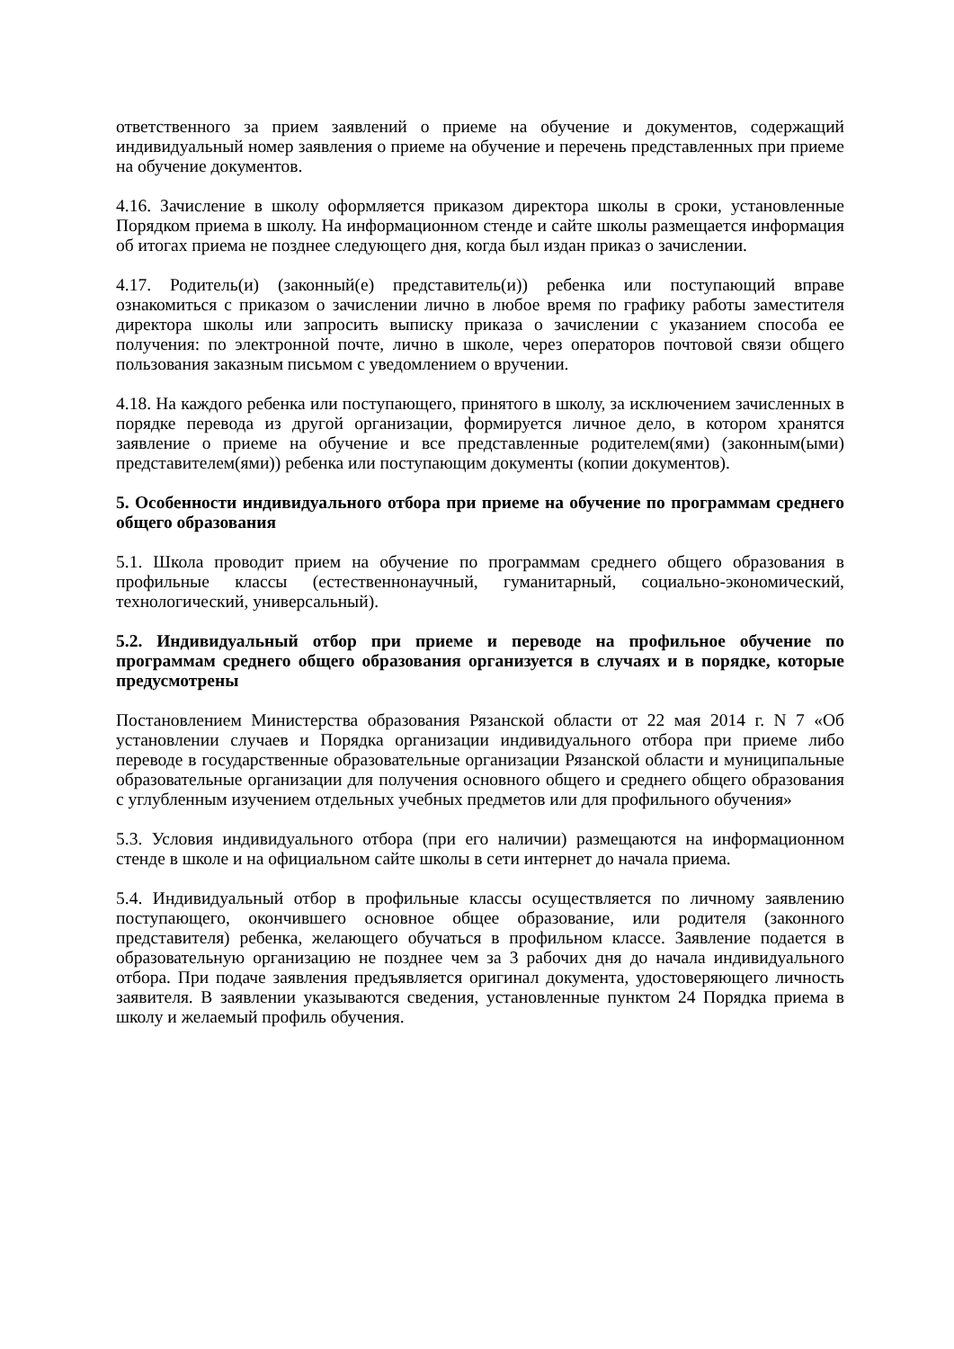ответственного за прием заявлений о приеме на обучение и документов, содержащий индивидуальный номер заявления о приеме на обучение и перечень представленных при приеме на обучение документов.
4.16. Зачисление в школу оформляется приказом директора школы в сроки, установленные Порядком приема в школу. На информационном стенде и сайте школы размещается информация об итогах приема не позднее следующего дня, когда был издан приказ о зачислении.
4.17. Родитель(и) (законный(е) представитель(и)) ребенка или поступающий вправе ознакомиться с приказом о зачислении лично в любое время по графику работы заместителя директора школы или запросить выписку приказа о зачислении с указанием способа ее получения: по электронной почте, лично в школе, через операторов почтовой связи общего пользования заказным письмом с уведомлением о вручении.
4.18. На каждого ребенка или поступающего, принятого в школу, за исключением зачисленных в порядке перевода из другой организации, формируется личное дело, в котором хранятся заявление о приеме на обучение и все представленные родителем(ями) (законным(ыми) представителем(ями)) ребенка или поступающим документы (копии документов).
5. Особенности индивидуального отбора при приеме на обучение по программам среднего общего образования
5.1. Школа проводит прием на обучение по программам среднего общего образования в профильные классы (естественнонаучный, гуманитарный, социально-экономический, технологический, универсальный).
5.2. Индивидуальный отбор при приеме и переводе на профильное обучение по программам среднего общего образования организуется в случаях и в порядке, которые предусмотрены
Постановлением Министерства образования Рязанской области от 22 мая 2014 г. N 7 «Об установлении случаев и Порядка организации индивидуального отбора при приеме либо переводе в государственные образовательные организации Рязанской области и муниципальные образовательные организации для получения основного общего и среднего общего образования с углубленным изучением отдельных учебных предметов или для профильного обучения»
5.3. Условия индивидуального отбора (при его наличии) размещаются на информационном стенде в школе и на официальном сайте школы в сети интернет до начала приема.
5.4. Индивидуальный отбор в профильные классы осуществляется по личному заявлению поступающего, окончившего основное общее образование, или родителя (законного представителя) ребенка, желающего обучаться в профильном классе. Заявление подается в образовательную организацию не позднее чем за 3 рабочих дня до начала индивидуального отбора. При подаче заявления предъявляется оригинал документа, удостоверяющего личность заявителя. В заявлении указываются сведения, установленные пунктом 24 Порядка приема в школу и желаемый профиль обучения.